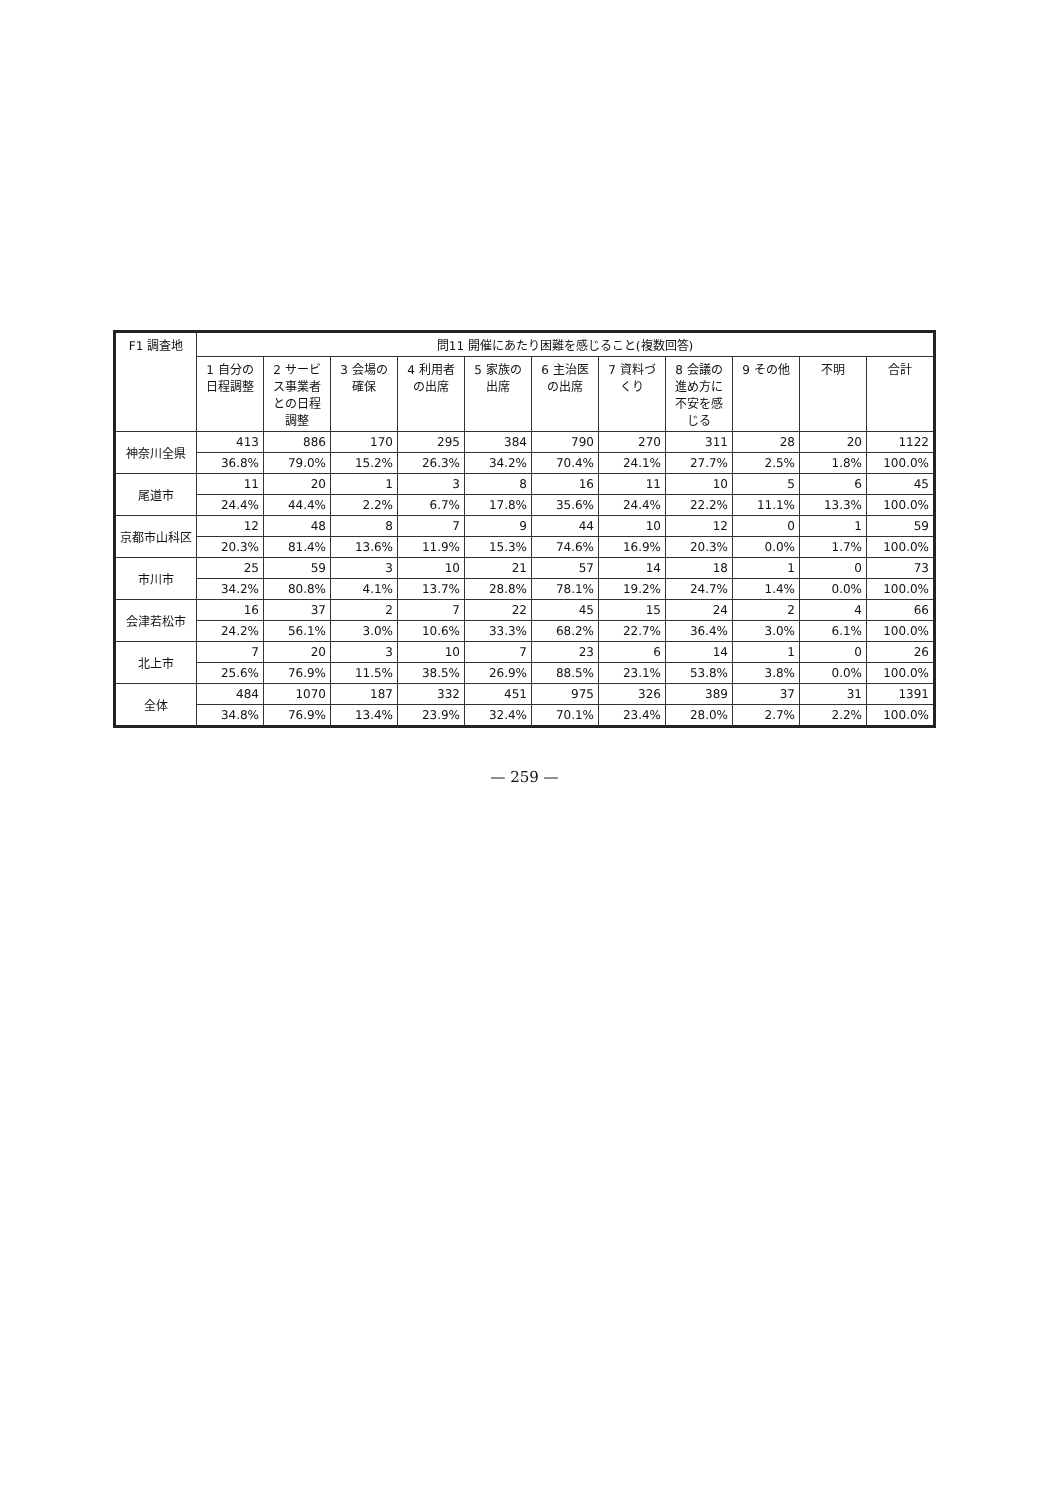| F1 調査地 | 問11 開催にあたり困難を感じること(複数回答) | | | | | | | | | | |
| --- | --- | --- | --- | --- | --- | --- | --- | --- | --- | --- | --- |
| | 1 自分の日程調整 | 2 サービス事業者との日程調整 | 3 会場の確保 | 4 利用者の出席 | 5 家族の出席 | 6 主治医の出席 | 7 資料づくり | 8 会議の進め方に不安を感じる | 9 その他 | 不明 | 合計 |
| 神奈川全県 | 413 | 886 | 170 | 295 | 384 | 790 | 270 | 311 | 28 | 20 | 1122 |
| | 36.8% | 79.0% | 15.2% | 26.3% | 34.2% | 70.4% | 24.1% | 27.7% | 2.5% | 1.8% | 100.0% |
| 尾道市 | 11 | 20 | 1 | 3 | 8 | 16 | 11 | 10 | 5 | 6 | 45 |
| | 24.4% | 44.4% | 2.2% | 6.7% | 17.8% | 35.6% | 24.4% | 22.2% | 11.1% | 13.3% | 100.0% |
| 京都市山科区 | 12 | 48 | 8 | 7 | 9 | 44 | 10 | 12 | 0 | 1 | 59 |
| | 20.3% | 81.4% | 13.6% | 11.9% | 15.3% | 74.6% | 16.9% | 20.3% | 0.0% | 1.7% | 100.0% |
| 市川市 | 25 | 59 | 3 | 10 | 21 | 57 | 14 | 18 | 1 | 0 | 73 |
| | 34.2% | 80.8% | 4.1% | 13.7% | 28.8% | 78.1% | 19.2% | 24.7% | 1.4% | 0.0% | 100.0% |
| 会津若松市 | 16 | 37 | 2 | 7 | 22 | 45 | 15 | 24 | 2 | 4 | 66 |
| | 24.2% | 56.1% | 3.0% | 10.6% | 33.3% | 68.2% | 22.7% | 36.4% | 3.0% | 6.1% | 100.0% |
| 北上市 | 7 | 20 | 3 | 10 | 7 | 23 | 6 | 14 | 1 | 0 | 26 |
| | 25.6% | 76.9% | 11.5% | 38.5% | 26.9% | 88.5% | 23.1% | 53.8% | 3.8% | 0.0% | 100.0% |
| 全体 | 484 | 1070 | 187 | 332 | 451 | 975 | 326 | 389 | 37 | 31 | 1391 |
| | 34.8% | 76.9% | 13.4% | 23.9% | 32.4% | 70.1% | 23.4% | 28.0% | 2.7% | 2.2% | 100.0% |
— 259 —